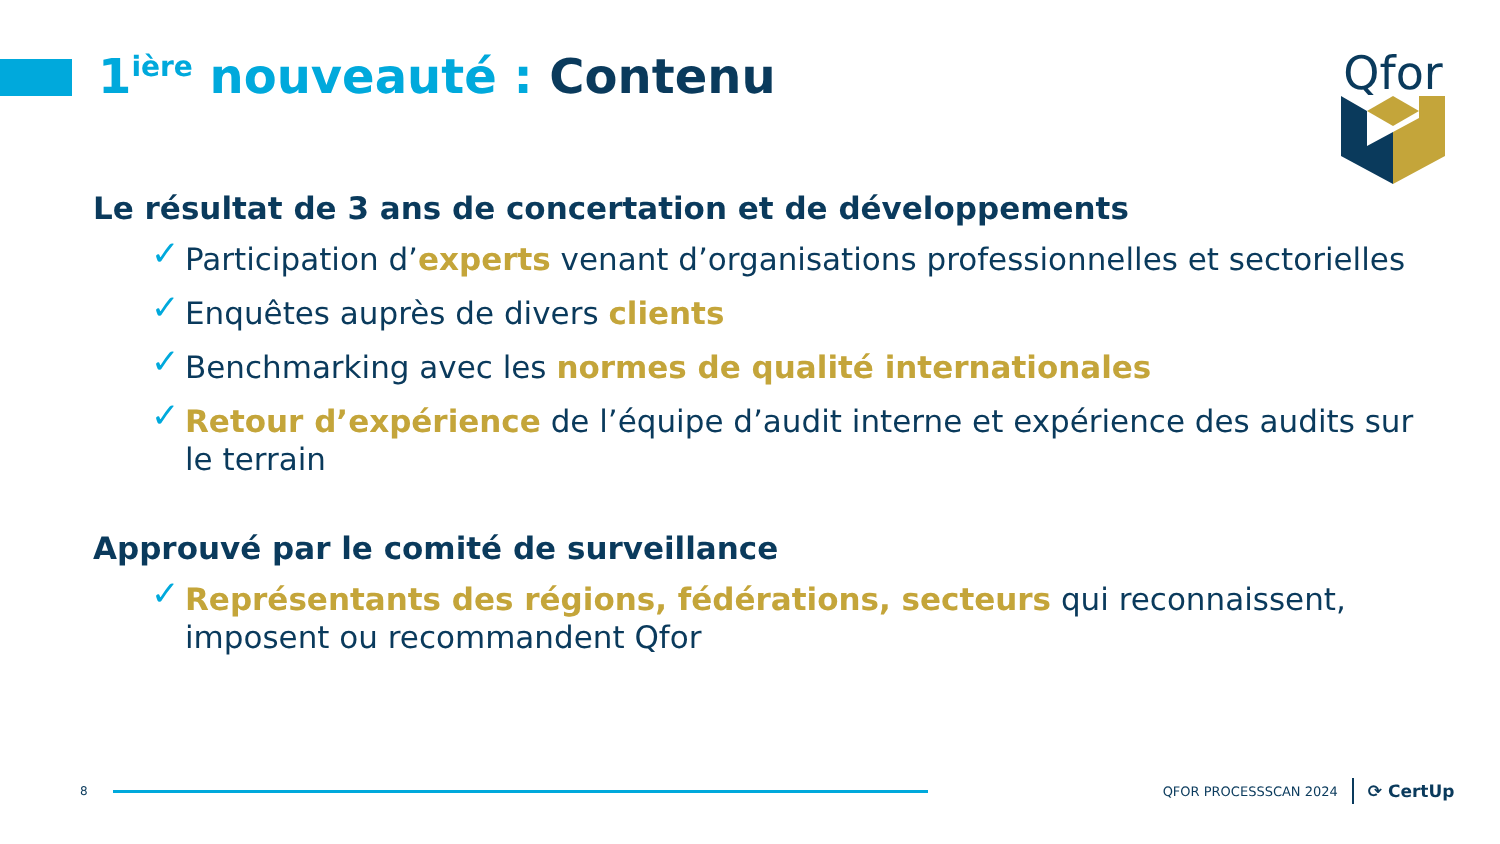1<sup>ière</sup> nouveauté : Contenu Qfor
Le résultat de 3 ans de concertation et de développements
✓ Participation d’experts venant d’organisations professionnelles et sectorielles
✓ Enquêtes auprès de divers clients
✓ Benchmarking avec les normes de qualité internationales
✓ Retour d’expérience de l’équipe d’audit interne et expérience des audits sur le terrain
Approuvé par le comité de surveillance
✓ Représentants des régions, fédérations, secteurs qui reconnaissent, imposent ou recommandent Qfor
8 QFOR PROCESSSCAN 2024
⟳ CertUp